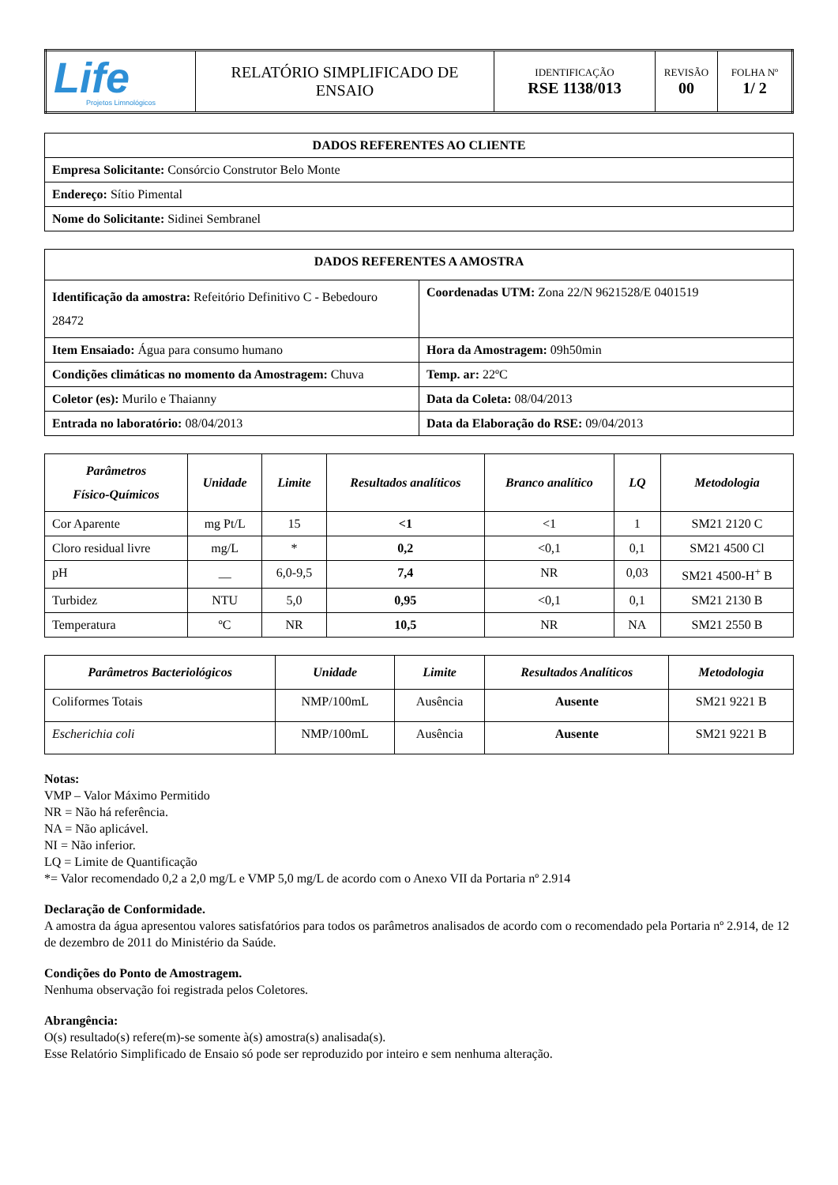| Life Projetos Limnológicos | RELATÓRIO SIMPLIFICADO DE ENSAIO | IDENTIFICAÇÃO RSE 1138/013 | REVISÃO 00 | FOLHA Nº 1/ 2 |
| DADOS REFERENTES AO CLIENTE |
| Empresa Solicitante: Consórcio Construtor Belo Monte |
| Endereço: Sítio Pimental |
| Nome do Solicitante: Sidinei Sembranel |
| DADOS REFERENTES A AMOSTRA | |
| Identificação da amostra: Refeitório Definitivo C - Bebedouro 28472 | Coordenadas UTM: Zona 22/N 9621528/E 0401519 |
| Item Ensaiado: Água para consumo humano | Hora da Amostragem: 09h50min |
| Condições climáticas no momento da Amostragem: Chuva | Temp. ar: 22ºC |
| Coletor (es): Murilo e Thaianny | Data da Coleta: 08/04/2013 |
| Entrada no laboratório: 08/04/2013 | Data da Elaboração do RSE: 09/04/2013 |
| Parâmetros Físico-Químicos | Unidade | Limite | Resultados analíticos | Branco analítico | LQ | Metodologia |
| --- | --- | --- | --- | --- | --- | --- |
| Cor Aparente | mg Pt/L | 15 | <1 | <1 | 1 | SM21 2120 C |
| Cloro residual livre | mg/L | * | 0,2 | <0,1 | 0,1 | SM21 4500 Cl |
| pH | __ | 6,0-9,5 | 7,4 | NR | 0,03 | SM21 4500-H<sup>+</sup> B |
| Turbidez | NTU | 5,0 | 0,95 | <0,1 | 0,1 | SM21 2130 B |
| Temperatura | ºC | NR | 10,5 | NR | NA | SM21 2550 B |
| Parâmetros Bacteriológicos | Unidade | Limite | Resultados Analíticos | Metodologia |
| --- | --- | --- | --- | --- |
| Coliformes Totais | NMP/100mL | Ausência | Ausente | SM21 9221 B |
| Escherichia coli | NMP/100mL | Ausência | Ausente | SM21 9221 B |
Notas:
VMP – Valor Máximo Permitido
NR = Não há referência.
NA = Não aplicável.
NI = Não inferior.
LQ = Limite de Quantificação
*= Valor recomendado 0,2 a 2,0 mg/L e VMP 5,0 mg/L de acordo com o Anexo VII da Portaria nº 2.914
Declaração de Conformidade.
A amostra da água apresentou valores satisfatórios para todos os parâmetros analisados de acordo com o recomendado pela Portaria nº 2.914, de 12 de dezembro de 2011 do Ministério da Saúde.
Condições do Ponto de Amostragem.
Nenhuma observação foi registrada pelos Coletores.
Abrangência:
O(s) resultado(s) refere(m)-se somente à(s) amostra(s) analisada(s).
Esse Relatório Simplificado de Ensaio só pode ser reproduzido por inteiro e sem nenhuma alteração.